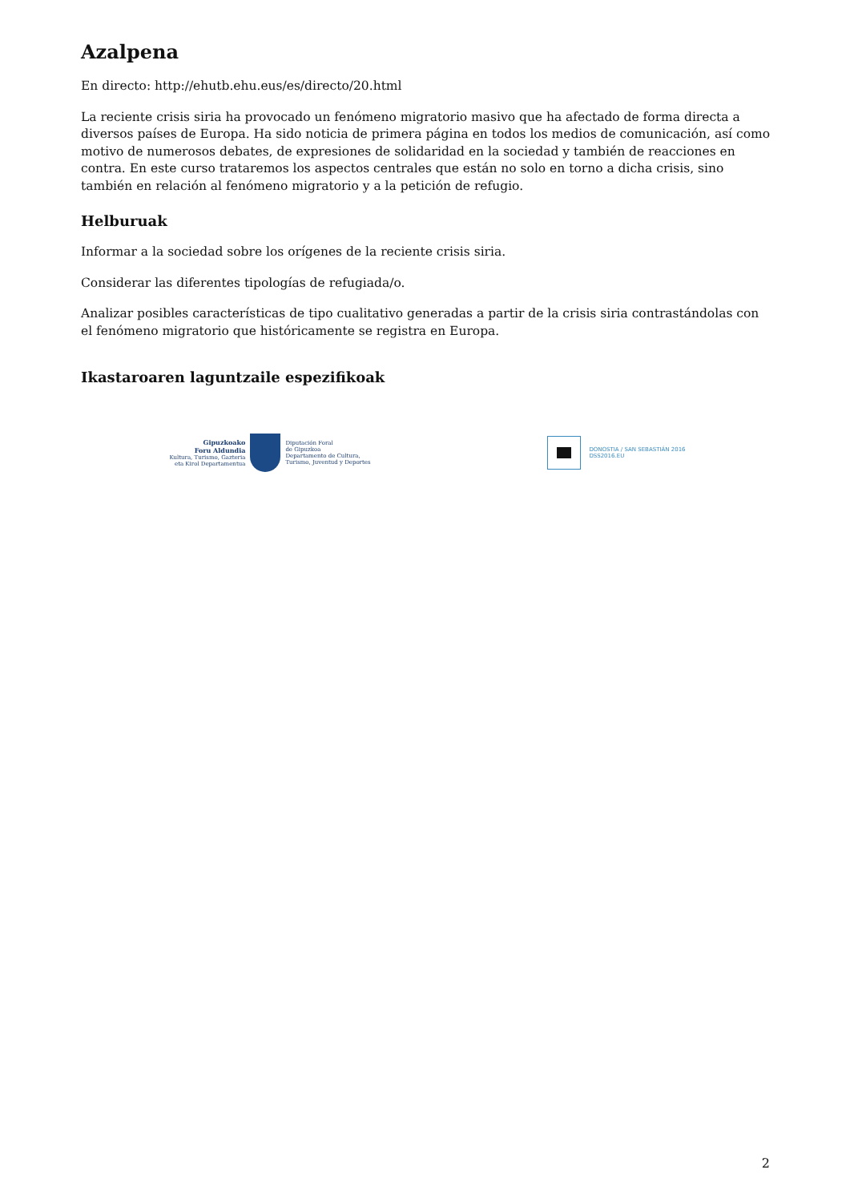Azalpena
En directo: http://ehutb.ehu.eus/es/directo/20.html
La reciente crisis siria ha provocado un fenómeno migratorio masivo que ha afectado de forma directa a diversos países de Europa. Ha sido noticia de primera página en todos los medios de comunicación, así como motivo de numerosos debates, de expresiones de solidaridad en la sociedad y también de reacciones en contra. En este curso trataremos los aspectos centrales que están no solo en torno a dicha crisis, sino también en relación al fenómeno migratorio y a la petición de refugio.
Helburuak
Informar a la sociedad sobre los orígenes de la reciente crisis siria.
Considerar las diferentes tipologías de refugiada/o.
Analizar posibles características de tipo cualitativo generadas a partir de la crisis siria contrastándolas con el fenómeno migratorio que históricamente se registra en Europa.
Ikastaroaren laguntzaile espezifikoak
Gipuzkoako
Foru Aldundia
Kultura, Turismo, Gazteria
eta Kirol Departamentua
Diputación Foral
de Gipuzkoa
Departamento de Cultura,
Turismo, Juventud y Deportes
DONOSTIA / SAN SEBASTIÁN 2016
DSS2016.EU
2